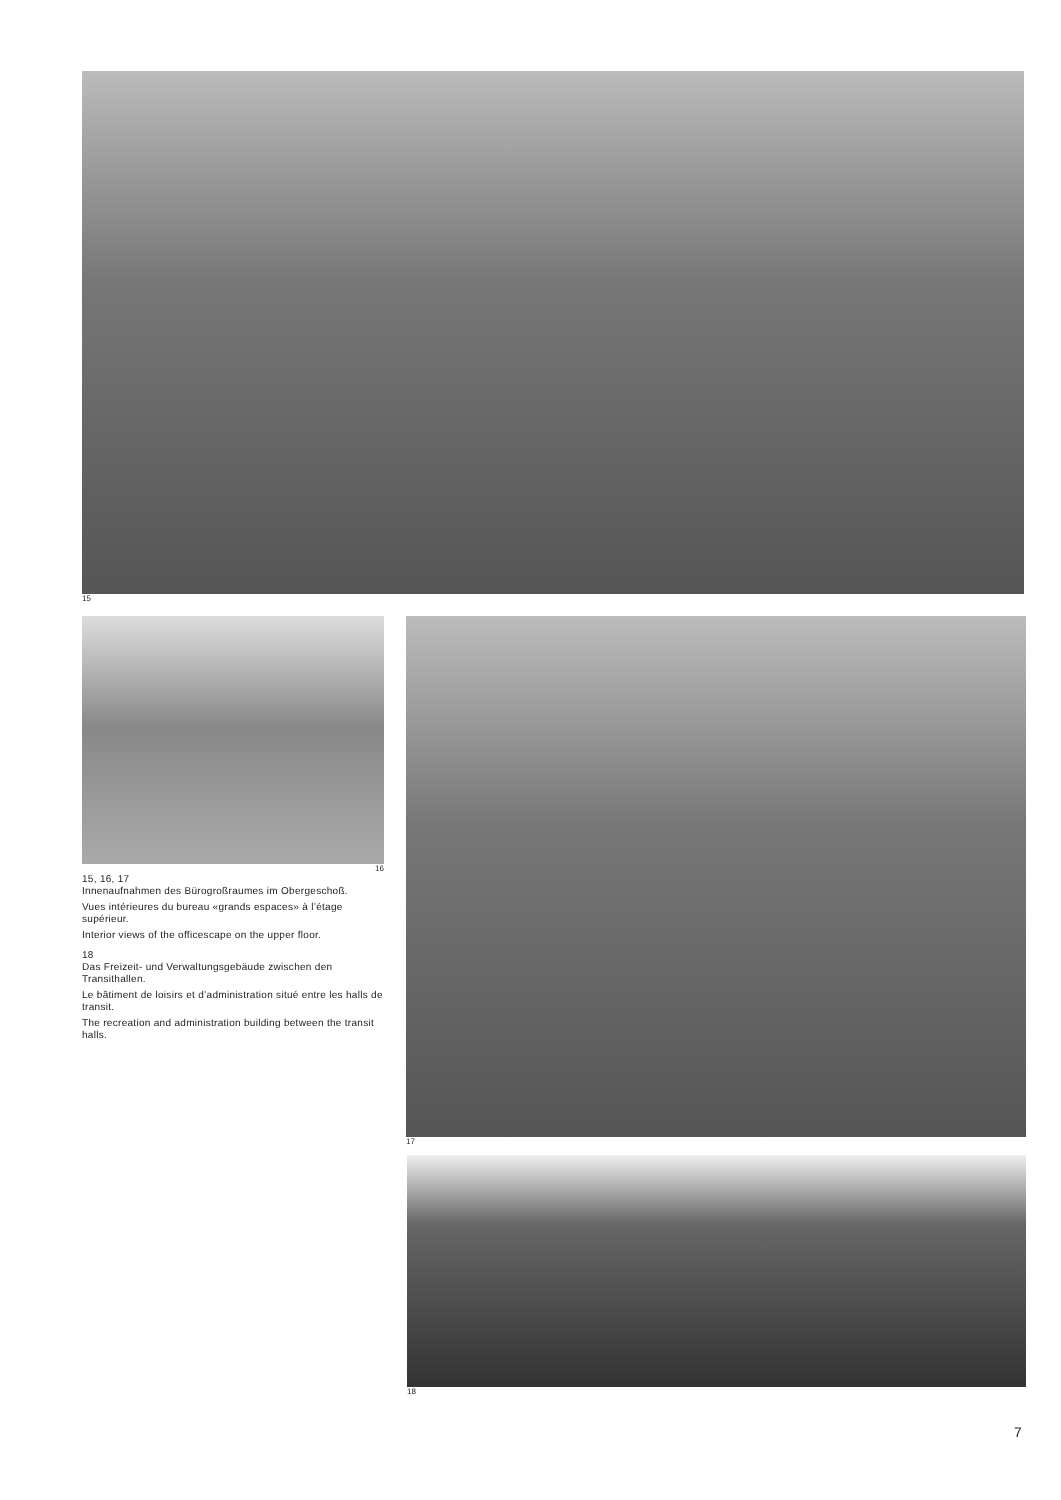15
16
15, 16, 17
Innenaufnahmen des Bürogroßraumes im Obergeschoß.
Vues intérieures du bureau «grands espaces» à l’étage supérieur.
Interior views of the officescape on the upper floor.
18
Das Freizeit- und Verwaltungsgebäude zwischen den Transithallen.
Le bâtiment de loisirs et d’administration situé entre les halls de transit.
The recreation and administration building between the transit halls.
17
18
7